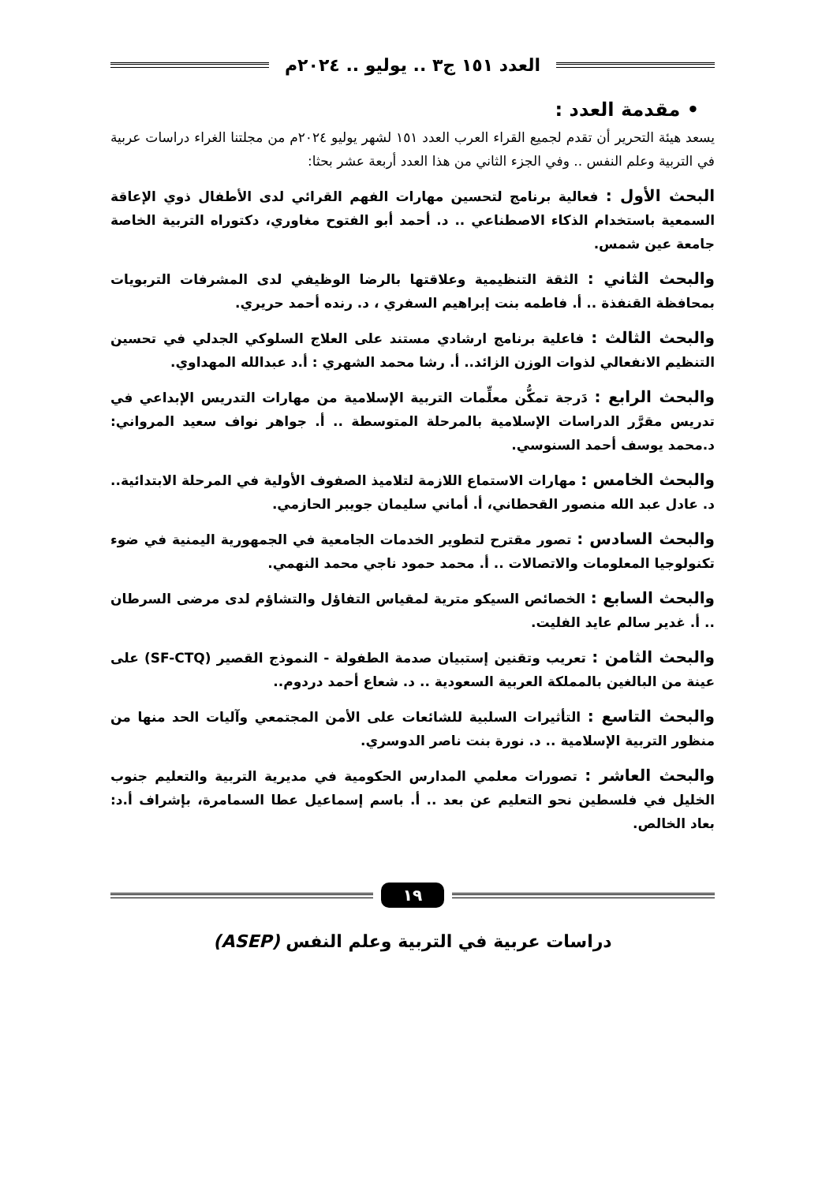العدد ١٥١ ج٣ .. يوليو .. ٢٠٢٤م
• مقدمة العدد :
يسعد هيئة التحرير أن تقدم لجميع القراء العرب العدد ١٥١ لشهر يوليو ٢٠٢٤م من مجلتنا الغراء دراسات عربية في التربية وعلم النفس .. وفي الجزء الثاني من هذا العدد أربعة عشر بحثا:
البحث الأول : فعالية برنامج لتحسين مهارات الفهم القرائي لدى الأطفال ذوي الإعاقة السمعية باستخدام الذكاء الاصطناعي .. د. أحمد أبو الفتوح مغاوري، دكتوراه التربية الخاصة جامعة عين شمس.
والبحث الثاني : الثقة التنظيمية وعلاقتها بالرضا الوظيفي لدى المشرفات التربويات بمحافظة القنفذة .. أ. فاطمه بنت إبراهيم السفري ، د. رنده أحمد حريري.
والبحث الثالث : فاعلية برنامج ارشادي مستند على العلاج السلوكي الجدلي في تحسين التنظيم الانفعالي لذوات الوزن الزائد.. أ. رشا محمد الشهري : أ.د عبدالله المهداوي.
والبحث الرابع : دَرجة تمكُّن معلِّمات التربية الإسلامية من مهارات التدريس الإبداعي في تدريس مقرَّر الدراسات الإسلامية بالمرحلة المتوسطة .. أ. جواهر نواف سعيد المرواني: د.محمد يوسف أحمد السنوسي.
والبحث الخامس : مهارات الاستماع اللازمة لتلاميذ الصفوف الأولية في المرحلة الابتدائية.. د. عادل عبد الله منصور القحطاني، أ. أماني سليمان جويبر الحازمي.
والبحث السادس : تصور مقترح لتطوير الخدمات الجامعية في الجمهورية اليمنية في ضوء تكنولوجيا المعلومات والاتصالات .. أ. محمد حمود ناجي محمد النهمي.
والبحث السابع : الخصائص السيكو مترية لمقياس التفاؤل والتشاؤم لدى مرضى السرطان .. أ. غدير سالم عايد الفليت.
والبحث الثامن : تعريب وتقنين إستبيان صدمة الطفولة - النموذج القصير (SF-CTQ) على عينة من البالغين بالمملكة العربية السعودية .. د. شعاع أحمد دردوم..
والبحث التاسع : التأثيرات السلبية للشائعات على الأمن المجتمعي وآليات الحد منها من منظور التربية الإسلامية .. د. نورة بنت ناصر الدوسري.
والبحث العاشر : تصورات معلمي المدارس الحكومية في مديرية التربية والتعليم جنوب الخليل في فلسطين نحو التعليم عن بعد .. أ. باسم إسماعيل عطا السمامرة، بإشراف أ.د: بعاد الخالص.
١٩
دراسات عربية في التربية وعلم النفس (ASEP)